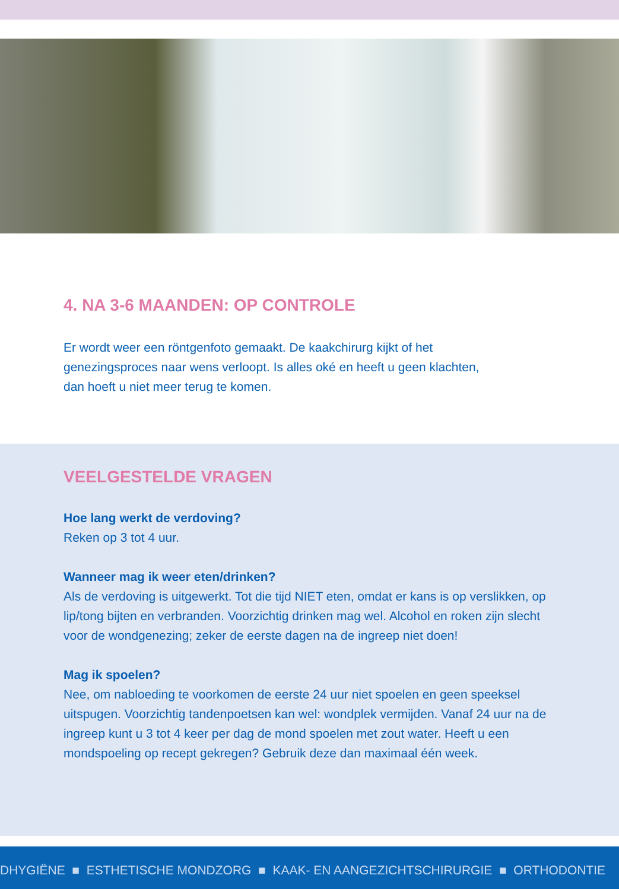4. NA 3-6 MAANDEN: OP CONTROLE
Er wordt weer een röntgenfoto gemaakt. De kaakchirurg kijkt of het
genezingsproces naar wens verloopt. Is alles oké en heeft u geen klachten,
dan hoeft u niet meer terug te komen.
VEELGESTELDE VRAGEN
Hoe lang werkt de verdoving?
Reken op 3 tot 4 uur.
Wanneer mag ik weer eten/drinken?
Als de verdoving is uitgewerkt. Tot die tijd NIET eten, omdat er kans is op verslikken, op lip/tong bijten en verbranden. Voorzichtig drinken mag wel. Alcohol en roken zijn slecht voor de wondgenezing; zeker de eerste dagen na de ingreep niet doen!
Mag ik spoelen?
Nee, om nabloeding te voorkomen de eerste 24 uur niet spoelen en geen speeksel uitspugen. Voorzichtig tandenpoetsen kan wel: wondplek vermijden. Vanaf 24 uur na de ingreep kunt u 3 tot 4 keer per dag de mond spoelen met zout water. Heeft u een mondspoeling op recept gekregen? Gebruik deze dan maximaal één week.
DHYGIËNE ■ ESTHETISCHE MONDZORG ■ KAAK- EN AANGEZICHTSCHIRURGIE ■ ORTHODONTIE